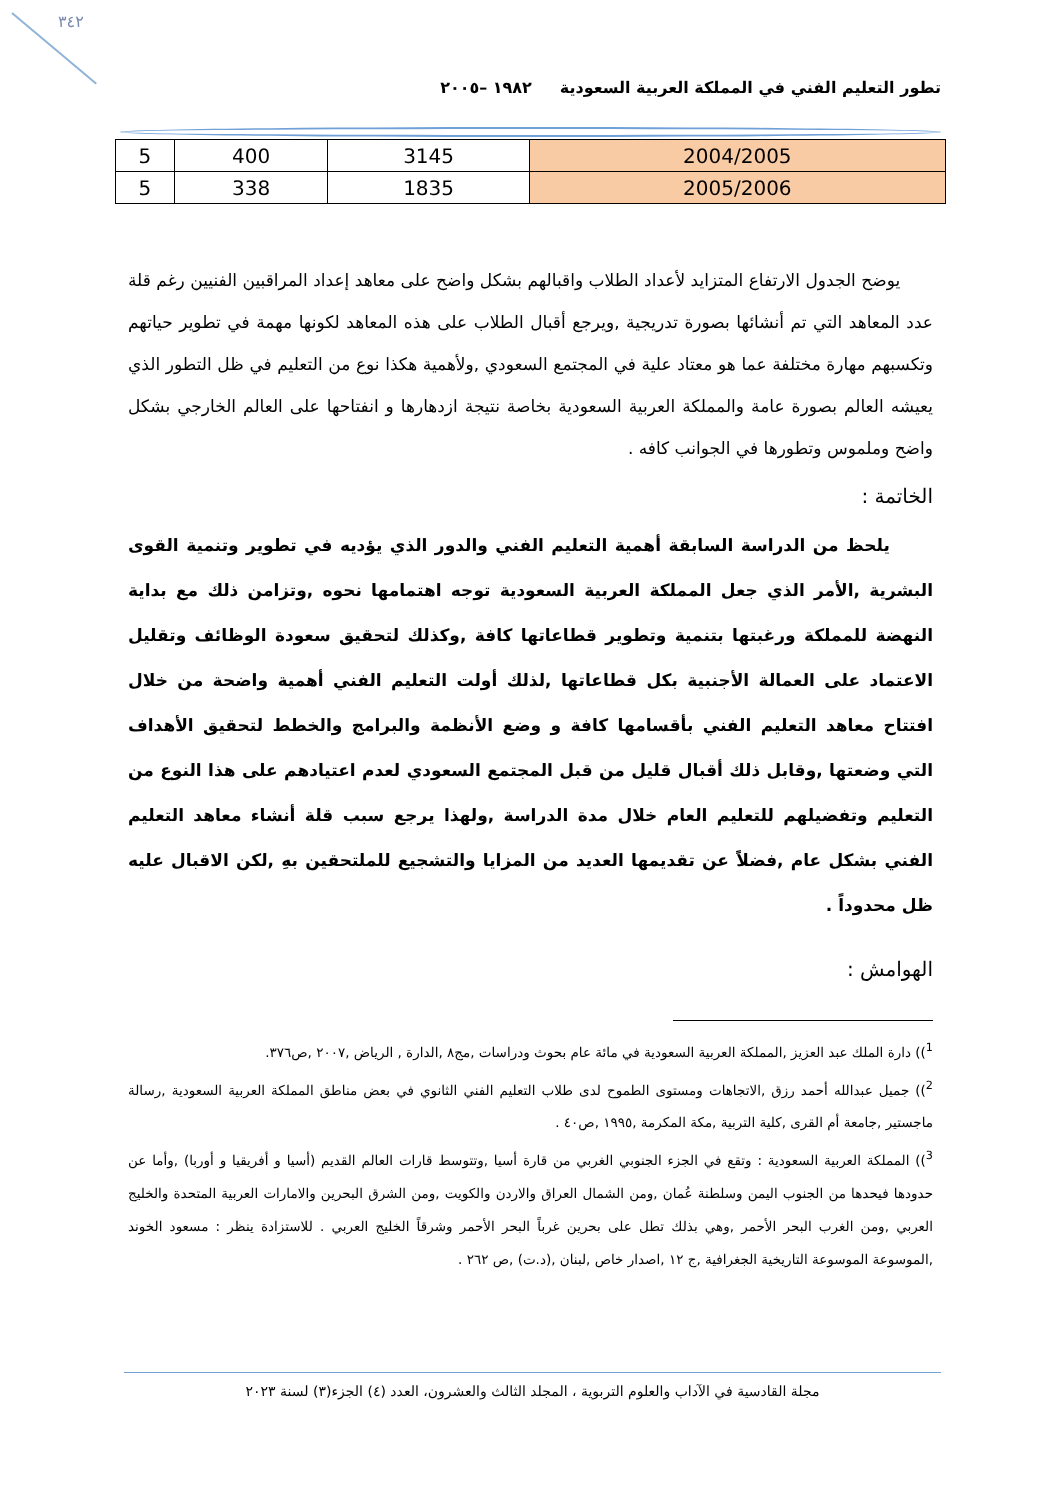٣٤٢
تطور التعليم الفني في المملكة العربية السعودية ١٩٨٢ –٢٠٠٥
| 2004/2005 | 3145 | 400 | 5 |
| 2005/2006 | 1835 | 338 | 5 |
يوضح الجدول الارتفاع المتزايد لأعداد الطلاب واقبالهم بشكل واضح على معاهد إعداد المراقبين الفنيين رغم قلة عدد المعاهد التي تم أنشائها بصورة تدريجية ,ويرجع أقبال الطلاب على هذه المعاهد لكونها مهمة في تطوير حياتهم وتكسبهم مهارة مختلفة عما هو معتاد علية في المجتمع السعودي ,ولأهمية هكذا نوع من التعليم في ظل التطور الذي يعيشه العالم بصورة عامة والمملكة العربية السعودية بخاصة نتيجة ازدهارها و انفتاحها على العالم الخارجي بشكل واضح وملموس وتطورها في الجوانب كافه .
الخاتمة :
يلحظ من الدراسة السابقة أهمية التعليم الفني والدور الذي يؤديه في تطوير وتنمية القوى البشرية ,الأمر الذي جعل المملكة العربية السعودية توجه اهتمامها نحوه ,وتزامن ذلك مع بداية النهضة للمملكة ورغبتها بتنمية وتطوير قطاعاتها كافة ,وكذلك لتحقيق سعودة الوظائف وتقليل الاعتماد على العمالة الأجنبية بكل قطاعاتها ,لذلك أولت التعليم الفني أهمية واضحة من خلال افتتاح معاهد التعليم الفني بأقسامها كافة و وضع الأنظمة والبرامج والخطط لتحقيق الأهداف التي وضعتها ,وقابل ذلك أقبال قليل من قبل المجتمع السعودي لعدم اعتيادهم على هذا النوع من التعليم وتفضيلهم للتعليم العام خلال مدة الدراسة ,ولهذا يرجع سبب قلة أنشاء معاهد التعليم الفني بشكل عام ,فضلاً عن تقديمها العديد من المزايا والتشجيع للملتحقين بهِ ,لكن الاقبال عليه ظل محدوداً .
الهوامش :
<sup>1</sup>)) دارة الملك عبد العزيز ,المملكة العربية السعودية في مائة عام بحوث ودراسات ,مج٨ ,الدارة , الرياض ,٢٠٠٧ ,ص٣٧٦.
<sup>2</sup>)) جميل عبدالله أحمد رزق ,الاتجاهات ومستوى الطموح لدى طلاب التعليم الفني الثانوي في بعض مناطق المملكة العربية السعودية ,رسالة ماجستير ,جامعة أم القرى ,كلية التربية ,مكة المكرمة ,١٩٩٥ ,ص٤٠ .
<sup>3</sup>)) المملكة العربية السعودية : وتقع في الجزء الجنوبي الغربي من قارة أسيا ,وتتوسط قارات العالم القديم (أسيا و أفريقيا و أوربا) ,وأما عن حدودها فيحدها من الجنوب اليمن وسلطنة عُمان ,ومن الشمال العراق والاردن والكويت ,ومن الشرق البحرين والامارات العربية المتحدة والخليج العربي ,ومن الغرب البحر الأحمر ,وهي بذلك تطل على بحرين غرباً البحر الأحمر وشرقاً الخليج العربي . للاستزادة ينظر : مسعود الخوند ,الموسوعة الموسوعة التاريخية الجغرافية ,ج ١٢ ,اصدار خاص ,لبنان ,(د.ت) ,ص ٢٦٢ .
مجلة القادسية في الآداب والعلوم التربوية ، المجلد الثالث والعشرون، العدد (٤) الجزء(٣) لسنة ٢٠٢٣